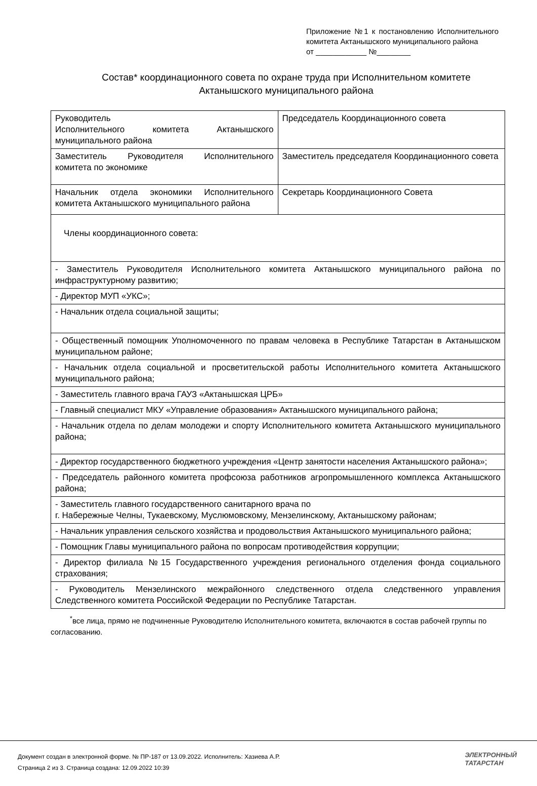Приложение №1 к постановлению Исполнительного комитета Актанышского муниципального района
от ____________ №________
Состав* координационного совета по охране труда при Исполнительном комитете Актанышского муниципального района
| Руководитель Исполнительного комитета Актанышского муниципального района | Председатель Координационного совета |
| Заместитель Руководителя Исполнительного комитета по экономике | Заместитель председателя Координационного совета |
| Начальник отдела экономики Исполнительного комитета Актанышского муниципального района | Секретарь Координационного Совета |
| Члены координационного совета: | |
| - Заместитель Руководителя Исполнительного комитета Актанышского муниципального района по инфраструктурному развитию; | |
| - Директор МУП «УКС»; | |
| - Начальник отдела социальной защиты; | |
| - Общественный помощник Уполномоченного по правам человека в Республике Татарстан в Актанышском муниципальном районе; | |
| - Начальник отдела социальной и просветительской работы Исполнительного комитета Актанышского муниципального района; | |
| - Заместитель главного врача ГАУЗ «Актанышская ЦРБ» | |
| - Главный специалист МКУ «Управление образования» Актанышского муниципального района; | |
| - Начальник отдела по делам молодежи и спорту Исполнительного комитета Актанышского муниципального района; | |
| - Директор государственного бюджетного учреждения «Центр занятости населения Актанышского района»; | |
| - Председатель районного комитета профсоюза работников агропромышленного комплекса Актанышского района; | |
| - Заместитель главного государственного санитарного врача по г. Набережные Челны, Тукаевскому, Муслюмовскому, Мензелинскому, Актанышскому районам; | |
| - Начальник управления сельского хозяйства и продовольствия Актанышского муниципального района; | |
| - Помощник Главы муниципального района по вопросам противодействия коррупции; | |
| - Директор филиала №15 Государственного учреждения регионального отделения фонда социального страхования; | |
| - Руководитель Мензелинского межрайонного следственного отдела следственного управления Следственного комитета Российской Федерации по Республике Татарстан. | |
<sup>*</sup> все лица, прямо не подчиненные Руководителю Исполнительного комитета, включаются в состав рабочей группы по согласованию.
Документ создан в электронной форме. № ПР-187 от 13.09.2022. Исполнитель: Хазиева А.Р.
Страница 2 из 3. Страница создана: 12.09.2022 10:39
ЭЛЕКТРОННЫЙ
ТАТАРСТАН